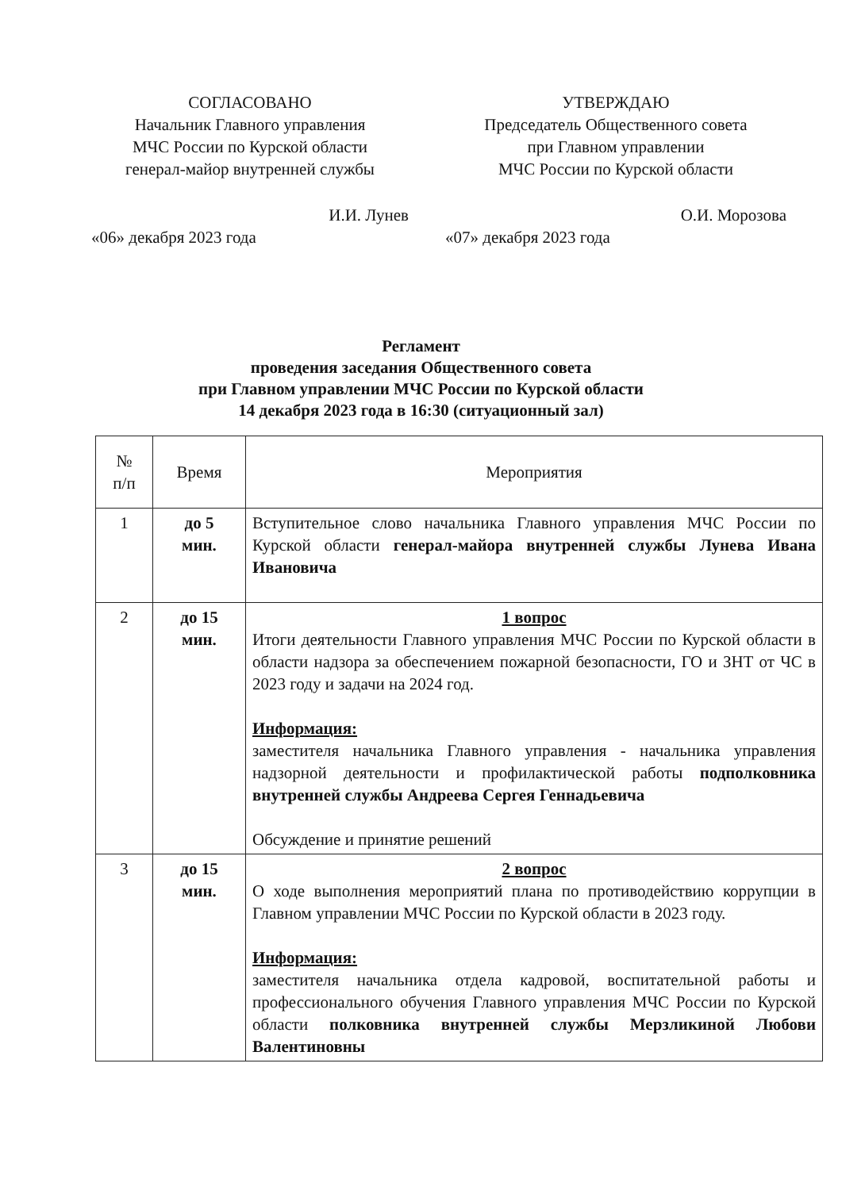СОГЛАСОВАНО
Начальник Главного управления
МЧС России по Курской области
генерал-майор внутренней службы
И.И. Лунев
«06» декабря 2023 года
УТВЕРЖДАЮ
Председатель Общественного совета
при Главном управлении
МЧС России по Курской области
О.И. Морозова
«07» декабря 2023 года
Регламент
проведения заседания Общественного совета
при Главном управлении МЧС России по Курской области
14 декабря 2023 года в 16:30 (ситуационный зал)
| № п/п | Время | Мероприятия |
| --- | --- | --- |
| 1 | до 5 мин. | Вступительное слово начальника Главного управления МЧС России по Курской области генерал-майора внутренней службы Лунева Ивана Ивановича |
| 2 | до 15 мин. | 1 вопрос Итоги деятельности Главного управления МЧС России по Курской области в области надзора за обеспечением пожарной безопасности, ГО и ЗНТ от ЧС в 2023 году и задачи на 2024 год. Информация: заместителя начальника Главного управления - начальника управления надзорной деятельности и профилактической работы подполковника внутренней службы Андреева Сергея Геннадьевича Обсуждение и принятие решений |
| 3 | до 15 мин. | 2 вопрос О ходе выполнения мероприятий плана по противодействию коррупции в Главном управлении МЧС России по Курской области в 2023 году. Информация: заместителя начальника отдела кадровой, воспитательной работы и профессионального обучения Главного управления МЧС России по Курской области полковника внутренней службы Мерзликиной Любови Валентиновны |